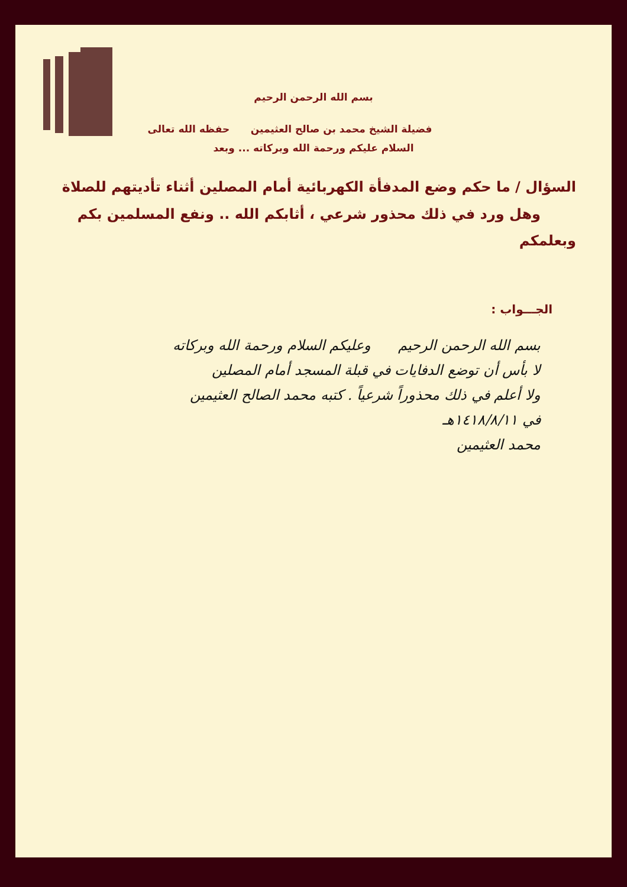بسم الله الرحمن الرحيم
فضيلة الشيخ محمد بن صالح العثيمين حفظه الله تعالى
السلام عليكم ورحمة الله وبركاته ... وبعد
السؤال / ما حكم وضع المدفأة الكهربائية أمام المصلين أثناء تأديتهم للصلاة
وهل ورد في ذلك محذور شرعي ، أثابكم الله .. ونفع المسلمين بكم وبعلمكم
الجـــواب :
بسم الله الرحمن الرحيم وعليكم السلام ورحمة الله وبركاته
لا بأس أن توضع الدفايات في قبلة المسجد أمام المصلين
ولا أعلم في ذلك محذوراً شرعياً . كتبه محمد الصالح العثيمين
في ١٤١٨/٨/١١هـ
محمد العثيمين